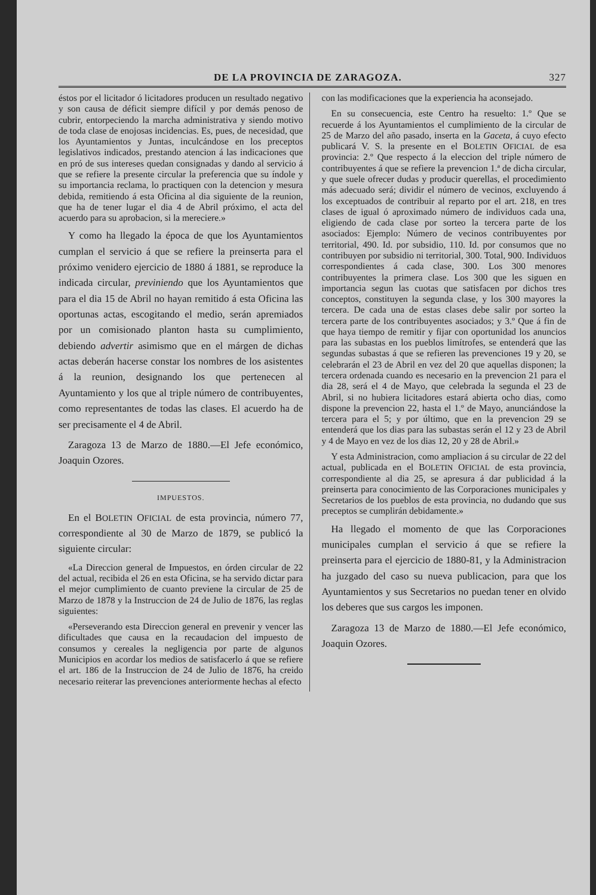DE LA PROVINCIA DE ZARAGOZA. 327
éstos por el licitador ó licitadores producen un resultado negativo y son causa de déficit siempre difícil y por demás penoso de cubrir, entorpeciendo la marcha administrativa y siendo motivo de toda clase de enojosas incidencias. Es, pues, de necesidad, que los Ayuntamientos y Juntas, inculcándose en los preceptos legislativos indicados, prestando atencion á las indicaciones que en pró de sus intereses quedan consignadas y dando al servicio á que se refiere la presente circular la preferencia que su índole y su importancia reclama, lo practiquen con la detencion y mesura debida, remitiendo á esta Oficina al dia siguiente de la reunion, que ha de tener lugar el dia 4 de Abril próximo, el acta del acuerdo para su aprobacion, si la mereciere.»
Y como ha llegado la época de que los Ayuntamientos cumplan el servicio á que se refiere la preinserta para el próximo venidero ejercicio de 1880 á 1881, se reproduce la indicada circular, previniendo que los Ayuntamientos que para el dia 15 de Abril no hayan remitido á esta Oficina las oportunas actas, escogitando el medio, serán apremiados por un comisionado planton hasta su cumplimiento, debiendo advertir asimismo que en el márgen de dichas actas deberán hacerse constar los nombres de los asistentes á la reunion, designando los que pertenecen al Ayuntamiento y los que al triple número de contribuyentes, como representantes de todas las clases. El acuerdo ha de ser precisamente el 4 de Abril.
Zaragoza 13 de Marzo de 1880.—El Jefe económico, Joaquin Ozores.
IMPUESTOS.
En el BOLETIN OFICIAL de esta provincia, número 77, correspondiente al 30 de Marzo de 1879, se publicó la siguiente circular:
«La Direccion general de Impuestos, en órden circular de 22 del actual, recibida el 26 en esta Oficina, se ha servido dictar para el mejor cumplimiento de cuanto previene la circular de 25 de Marzo de 1878 y la Instruccion de 24 de Julio de 1876, las reglas siguientes:
«Perseverando esta Direccion general en prevenir y vencer las dificultades que causa en la recaudacion del impuesto de consumos y cereales la negligencia por parte de algunos Municipios en acordar los medios de satisfacerlo á que se refiere el art. 186 de la Instruccion de 24 de Julio de 1876, ha creido necesario reiterar las prevenciones anteriormente hechas al efecto
con las modificaciones que la experiencia ha aconsejado.
En su consecuencia, este Centro ha resuelto: 1.º Que se recuerde á los Ayuntamientos el cumplimiento de la circular de 25 de Marzo del año pasado, inserta en la Gaceta, á cuyo efecto publicará V. S. la presente en el BOLETIN OFICIAL de esa provincia: 2.º Que respecto á la eleccion del triple número de contribuyentes á que se refiere la prevencion 1.ª de dicha circular, y que suele ofrecer dudas y producir querellas, el procedimiento más adecuado será; dividir el número de vecinos, excluyendo á los exceptuados de contribuir al reparto por el art. 218, en tres clases de igual ó aproximado número de individuos cada una, eligiendo de cada clase por sorteo la tercera parte de los asociados: Ejemplo: Número de vecinos contribuyentes por territorial, 490. Id. por subsidio, 110. Id. por consumos que no contribuyen por subsidio ni territorial, 300. Total, 900. Individuos correspondientes á cada clase, 300. Los 300 menores contribuyentes la primera clase. Los 300 que les siguen en importancia segun las cuotas que satisfacen por dichos tres conceptos, constituyen la segunda clase, y los 300 mayores la tercera. De cada una de estas clases debe salir por sorteo la tercera parte de los contribuyentes asociados; y 3.º Que á fin de que haya tiempo de remitir y fijar con oportunidad los anuncios para las subastas en los pueblos limítrofes, se entenderá que las segundas subastas á que se refieren las prevenciones 19 y 20, se celebrarán el 23 de Abril en vez del 20 que aquellas disponen; la tercera ordenada cuando es necesario en la prevencion 21 para el dia 28, será el 4 de Mayo, que celebrada la segunda el 23 de Abril, si no hubiera licitadores estará abierta ocho dias, como dispone la prevencion 22, hasta el 1.º de Mayo, anunciándose la tercera para el 5; y por último, que en la prevencion 29 se entenderá que los dias para las subastas serán el 12 y 23 de Abril y 4 de Mayo en vez de los dias 12, 20 y 28 de Abril.»
Y esta Administracion, como ampliacion á su circular de 22 del actual, publicada en el BOLETIN OFICIAL de esta provincia, correspondiente al dia 25, se apresura á dar publicidad á la preinserta para conocimiento de las Corporaciones municipales y Secretarios de los pueblos de esta provincia, no dudando que sus preceptos se cumplirán debidamente.»
Ha llegado el momento de que las Corporaciones municipales cumplan el servicio á que se refiere la preinserta para el ejercicio de 1880-81, y la Administracion ha juzgado del caso su nueva publicacion, para que los Ayuntamientos y sus Secretarios no puedan tener en olvido los deberes que sus cargos les imponen.
Zaragoza 13 de Marzo de 1880.—El Jefe económico, Joaquin Ozores.